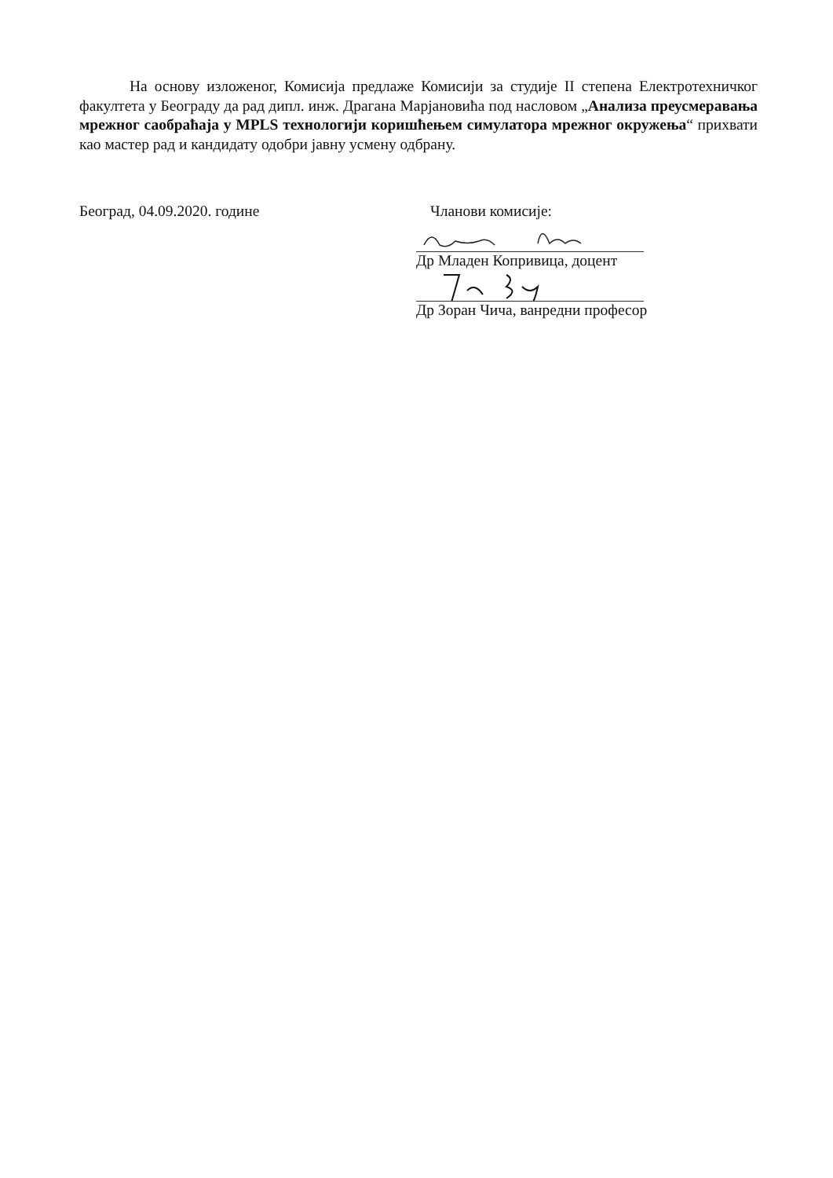На основу изложеног, Комисија предлаже Комисији за студије II степена Електротехничког факултета у Београду да рад дипл. инж. Драгана Марјановића под насловом „Анализа преусмеравања мрежног саобраћаја у MPLS технологији коришћењем симулатора мрежног окружења“ прихвати као мастер рад и кандидату одобри јавну усмену одбрану.
Београд, 04.09.2020. године Чланови комисије:
Др Младен Копривица, доцент
Др Зоран Чича, ванредни професор